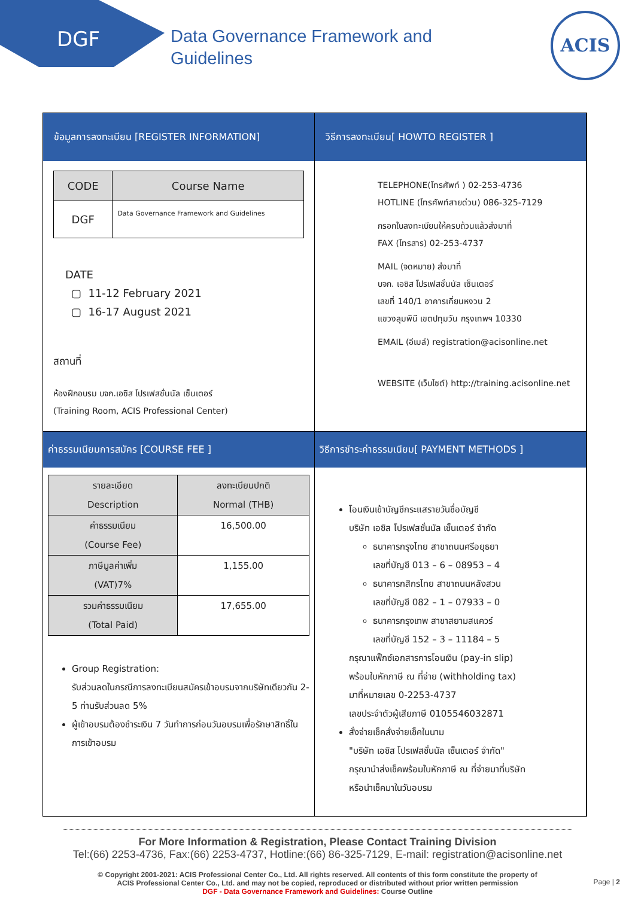DGF
Data Governance Framework and
Guidelines
ACIS
ข้อมูลการลงทะเบียน [REGISTER INFORMATION]
วิธีการลงทะเบียน[ HOWTO REGISTER ]
| CODE | Course Name |
| --- | --- |
| DGF | Data Governance Framework and Guidelines |
DATE
▢ 11-12 February 2021
▢ 16-17 August 2021
สถานที่
ห้องฝึกอบรม บจก.เอซิส โปรเฟสชั่นนัล เซ็นเตอร์
(Training Room, ACIS Professional Center)
TELEPHONE(โทรศัพท์ ) 02-253-4736
HOTLINE (โทรศัพท์สายด่วน) 086-325-7129
กรอกใบลงทะเบียนให้ครบถ้วนแล้วส่งมาที่
FAX (โทรสาร) 02-253-4737
MAIL (จดหมาย) ส่งมาที่
บจก. เอซิส โปรเฟสชั่นนัล เซ็นเตอร์
เลขที่ 140/1 อาคารเคี่ยนหงวน 2
แขวงลุมพินี เขตปทุมวัน กรุงเทพฯ 10330
EMAIL (อีเมล์) registration@acisonline.net
WEBSITE (เว็บไซต์) http://training.acisonline.net
ค่าธรรมเนียมการสมัคร [COURSE FEE ]
วิธีการชำระค่าธรรมเนียม[ PAYMENT METHODS ]
| รายละเอียด Description | ลงทะเบียนปกติ Normal (THB) |
| ค่าธรรมเนียม (Course Fee) | 16,500.00 |
| ภาษีมูลค่าเพิ่ม (VAT)7% | 1,155.00 |
| รวมค่าธรรมเนียม (Total Paid) | 17,655.00 |
Group Registration:
รับส่วนลดในกรณีการลงทะเบียนสมัครเข้าอบรมจากบริษัทเดียวกัน 2-5 ท่านรับส่วนลด 5%
ผู้เข้าอบรมต้องชำระเงิน 7 วันทำการก่อนวันอบรมเพื่อรักษาสิทธิ์ในการเข้าอบรม
โอนเงินเข้าบัญชีกระแสรายวันชื่อบัญชี
บริษัท เอซิส โปรเฟสชั่นนัล เซ็นเตอร์ จำกัด
ธนาคารกรุงไทย สาขาถนนศรีอยุธยา
เลขที่บัญชี 013 – 6 – 08953 – 4
ธนาคารกสิกรไทย สาขาถนนหลังสวน
เลขที่บัญชี 082 – 1 – 07933 – 0
ธนาคารกรุงเทพ สาขาสยามสแควร์
เลขที่บัญชี 152 – 3 – 11184 – 5
กรุณาแฟ็กซ์เอกสารการโอนเงิน (pay-in slip)
พร้อมใบหักภาษี ณ ที่จ่าย (withholding tax)
มาที่หมายเลข 0-2253-4737
เลขประจำตัวผู้เสียภาษี 0105546032871
สั่งจ่ายเช็คสั่งจ่ายเช็คในนาม
"บริษัท เอซิส โปรเฟสชั่นนัล เซ็นเตอร์ จำกัด"
กรุณานำส่งเช็คพร้อมใบหักภาษี ณ ที่จ่ายมาที่บริษัท
หรือนำเช็คมาในวันอบรม
For More Information & Registration, Please Contact Training Division
Tel:(66) 2253-4736, Fax:(66) 2253-4737, Hotline:(66) 86-325-7129, E-mail: registration@acisonline.net
© Copyright 2001-2021: ACIS Professional Center Co., Ltd. All rights reserved. All contents of this form constitute the property of
ACIS Professional Center Co., Ltd. and may not be copied, reproduced or distributed without prior written permission
DGF - Data Governance Framework and Guidelines: Course Outline
Page | 2